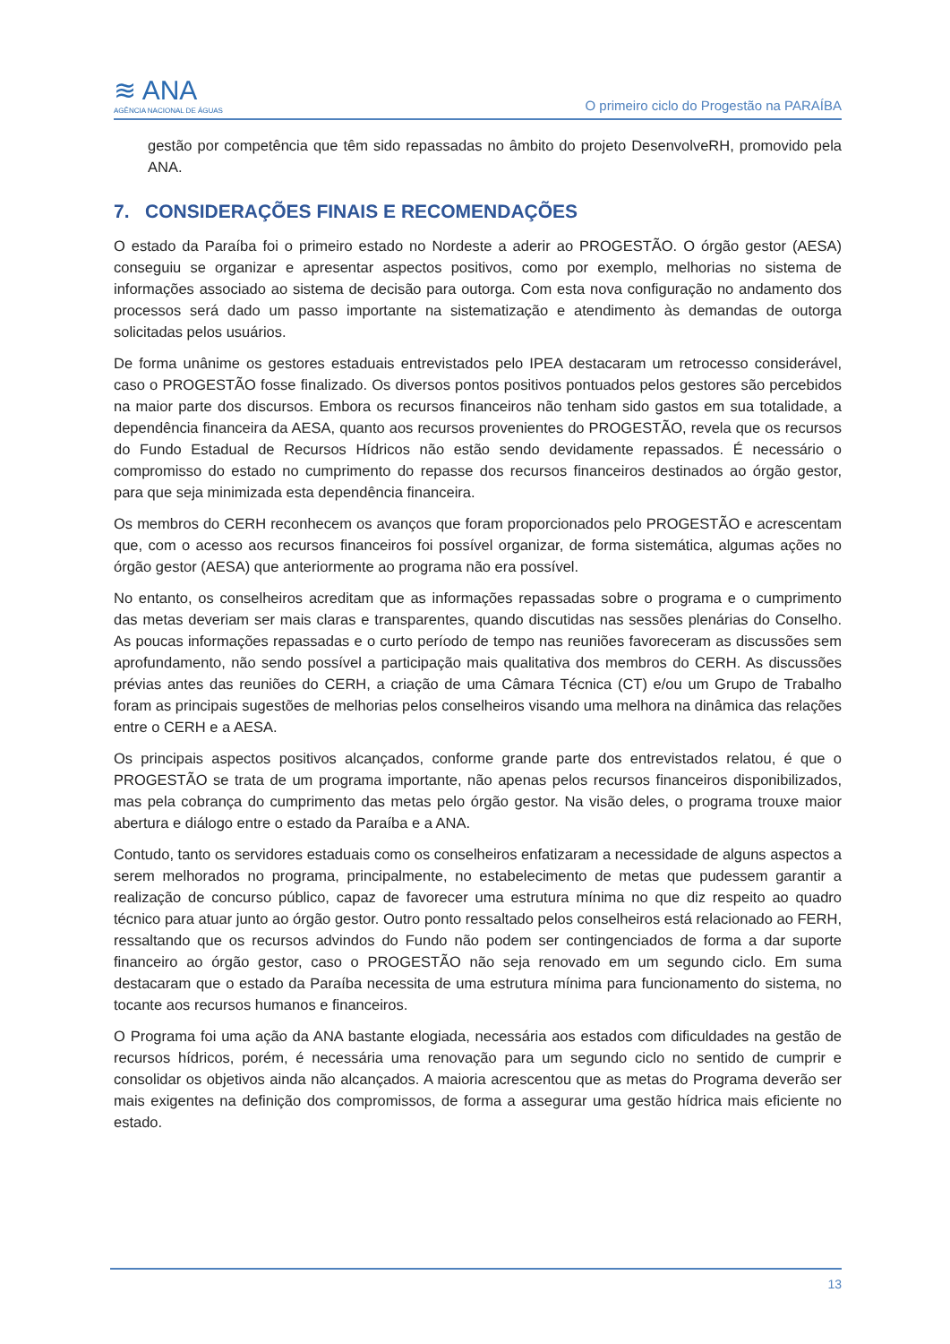≋ ANA
AGÊNCIA NACIONAL DE ÁGUAS
O primeiro ciclo do Progestão na PARAÍBA
gestão por competência que têm sido repassadas no âmbito do projeto DesenvolveRH, promovido pela ANA.
7. CONSIDERAÇÕES FINAIS E RECOMENDAÇÕES
O estado da Paraíba foi o primeiro estado no Nordeste a aderir ao PROGESTÃO. O órgão gestor (AESA) conseguiu se organizar e apresentar aspectos positivos, como por exemplo, melhorias no sistema de informações associado ao sistema de decisão para outorga. Com esta nova configuração no andamento dos processos será dado um passo importante na sistematização e atendimento às demandas de outorga solicitadas pelos usuários.
De forma unânime os gestores estaduais entrevistados pelo IPEA destacaram um retrocesso considerável, caso o PROGESTÃO fosse finalizado. Os diversos pontos positivos pontuados pelos gestores são percebidos na maior parte dos discursos. Embora os recursos financeiros não tenham sido gastos em sua totalidade, a dependência financeira da AESA, quanto aos recursos provenientes do PROGESTÃO, revela que os recursos do Fundo Estadual de Recursos Hídricos não estão sendo devidamente repassados. É necessário o compromisso do estado no cumprimento do repasse dos recursos financeiros destinados ao órgão gestor, para que seja minimizada esta dependência financeira.
Os membros do CERH reconhecem os avanços que foram proporcionados pelo PROGESTÃO e acrescentam que, com o acesso aos recursos financeiros foi possível organizar, de forma sistemática, algumas ações no órgão gestor (AESA) que anteriormente ao programa não era possível.
No entanto, os conselheiros acreditam que as informações repassadas sobre o programa e o cumprimento das metas deveriam ser mais claras e transparentes, quando discutidas nas sessões plenárias do Conselho. As poucas informações repassadas e o curto período de tempo nas reuniões favoreceram as discussões sem aprofundamento, não sendo possível a participação mais qualitativa dos membros do CERH. As discussões prévias antes das reuniões do CERH, a criação de uma Câmara Técnica (CT) e/ou um Grupo de Trabalho foram as principais sugestões de melhorias pelos conselheiros visando uma melhora na dinâmica das relações entre o CERH e a AESA.
Os principais aspectos positivos alcançados, conforme grande parte dos entrevistados relatou, é que o PROGESTÃO se trata de um programa importante, não apenas pelos recursos financeiros disponibilizados, mas pela cobrança do cumprimento das metas pelo órgão gestor. Na visão deles, o programa trouxe maior abertura e diálogo entre o estado da Paraíba e a ANA.
Contudo, tanto os servidores estaduais como os conselheiros enfatizaram a necessidade de alguns aspectos a serem melhorados no programa, principalmente, no estabelecimento de metas que pudessem garantir a realização de concurso público, capaz de favorecer uma estrutura mínima no que diz respeito ao quadro técnico para atuar junto ao órgão gestor. Outro ponto ressaltado pelos conselheiros está relacionado ao FERH, ressaltando que os recursos advindos do Fundo não podem ser contingenciados de forma a dar suporte financeiro ao órgão gestor, caso o PROGESTÃO não seja renovado em um segundo ciclo. Em suma destacaram que o estado da Paraíba necessita de uma estrutura mínima para funcionamento do sistema, no tocante aos recursos humanos e financeiros.
O Programa foi uma ação da ANA bastante elogiada, necessária aos estados com dificuldades na gestão de recursos hídricos, porém, é necessária uma renovação para um segundo ciclo no sentido de cumprir e consolidar os objetivos ainda não alcançados. A maioria acrescentou que as metas do Programa deverão ser mais exigentes na definição dos compromissos, de forma a assegurar uma gestão hídrica mais eficiente no estado.
13